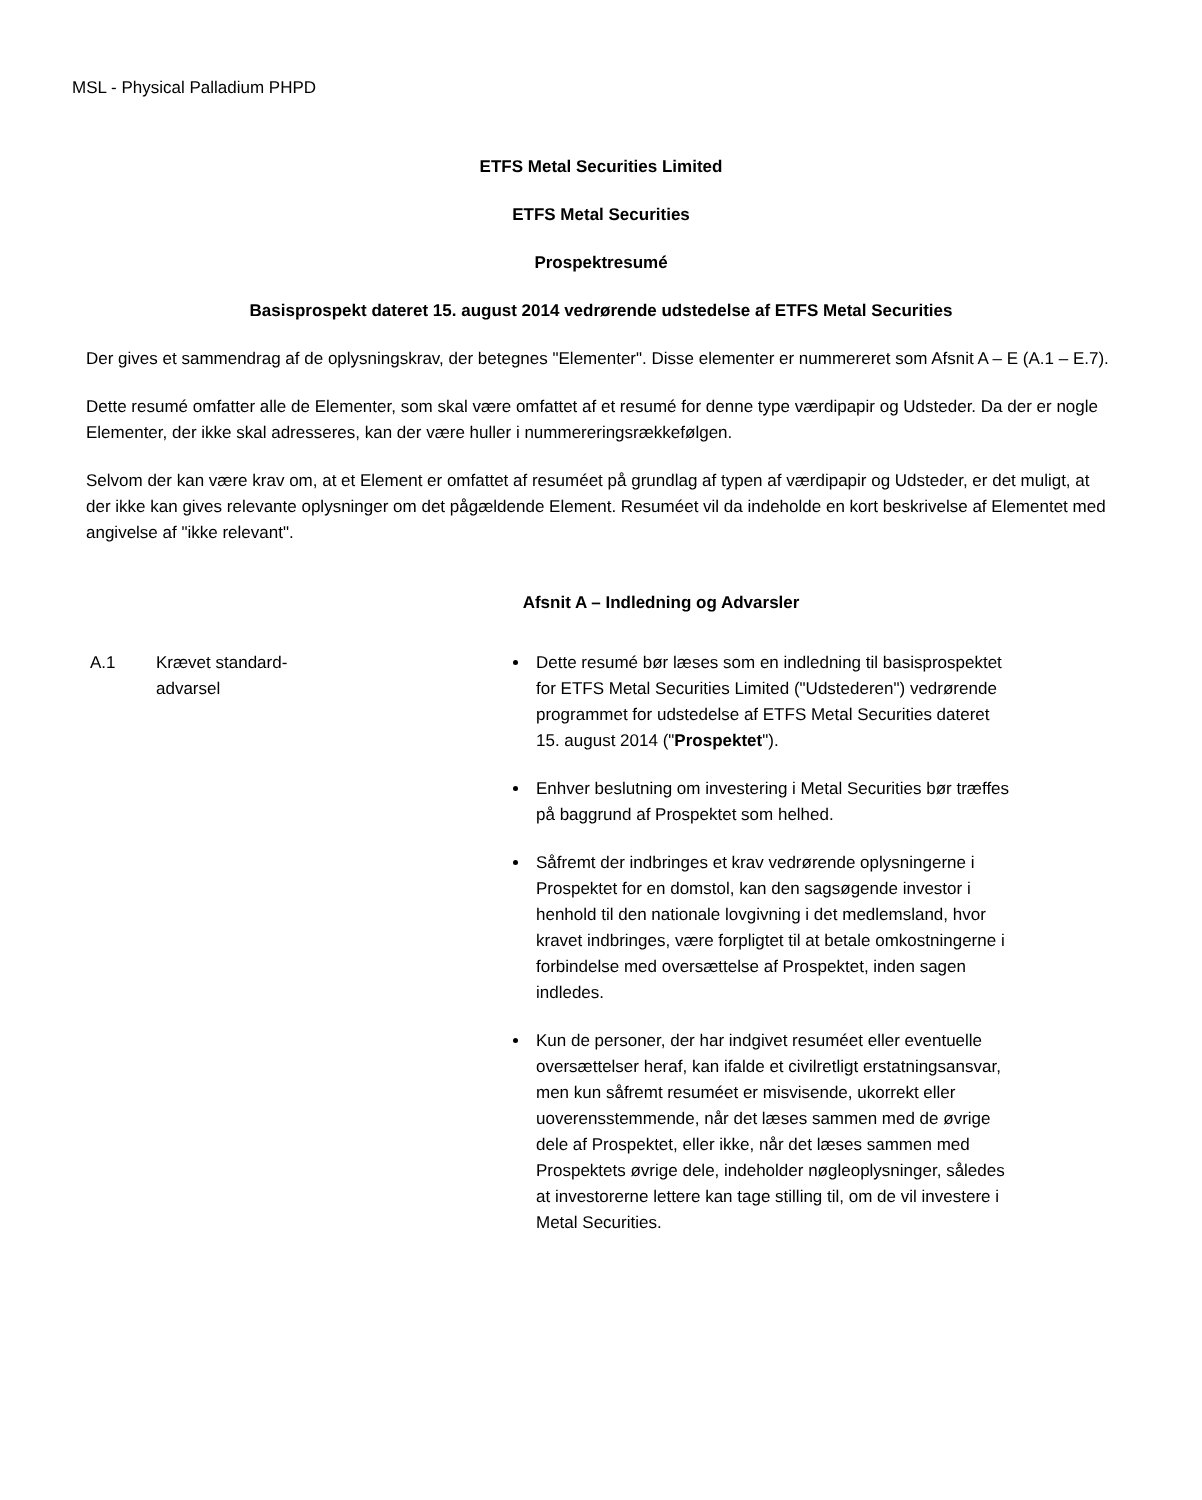MSL - Physical Palladium PHPD
ETFS Metal Securities Limited
ETFS Metal Securities
Prospektresumé
Basisprospekt dateret 15. august 2014 vedrørende udstedelse af ETFS Metal Securities
Der gives et sammendrag af de oplysningskrav, der betegnes "Elementer". Disse elementer er nummereret som Afsnit A – E (A.1 – E.7).
Dette resumé omfatter alle de Elementer, som skal være omfattet af et resumé for denne type værdipapir og Udsteder. Da der er nogle Elementer, der ikke skal adresseres, kan der være huller i nummereringsrækkefølgen.
Selvom der kan være krav om, at et Element er omfattet af resuméet på grundlag af typen af værdipapir og Udsteder, er det muligt, at der ikke kan gives relevante oplysninger om det pågældende Element. Resuméet vil da indeholde en kort beskrivelse af Elementet med angivelse af "ikke relevant".
Afsnit A – Indledning og Advarsler
A.1 Krævet standard-
advarsel
Dette resumé bør læses som en indledning til basisprospektet for ETFS Metal Securities Limited ("Udstederen") vedrørende programmet for udstedelse af ETFS Metal Securities dateret 15. august 2014 ("Prospektet").
Enhver beslutning om investering i Metal Securities bør træffes på baggrund af Prospektet som helhed.
Såfremt der indbringes et krav vedrørende oplysningerne i Prospektet for en domstol, kan den sagsøgende investor i henhold til den nationale lovgivning i det medlemsland, hvor kravet indbringes, være forpligtet til at betale omkostningerne i forbindelse med oversættelse af Prospektet, inden sagen indledes.
Kun de personer, der har indgivet resuméet eller eventuelle oversættelser heraf, kan ifalde et civilretligt erstatningsansvar, men kun såfremt resuméet er misvisende, ukorrekt eller uoverensstemmende, når det læses sammen med de øvrige dele af Prospektet, eller ikke, når det læses sammen med Prospektets øvrige dele, indeholder nøgleoplysninger, således at investorerne lettere kan tage stilling til, om de vil investere i Metal Securities.